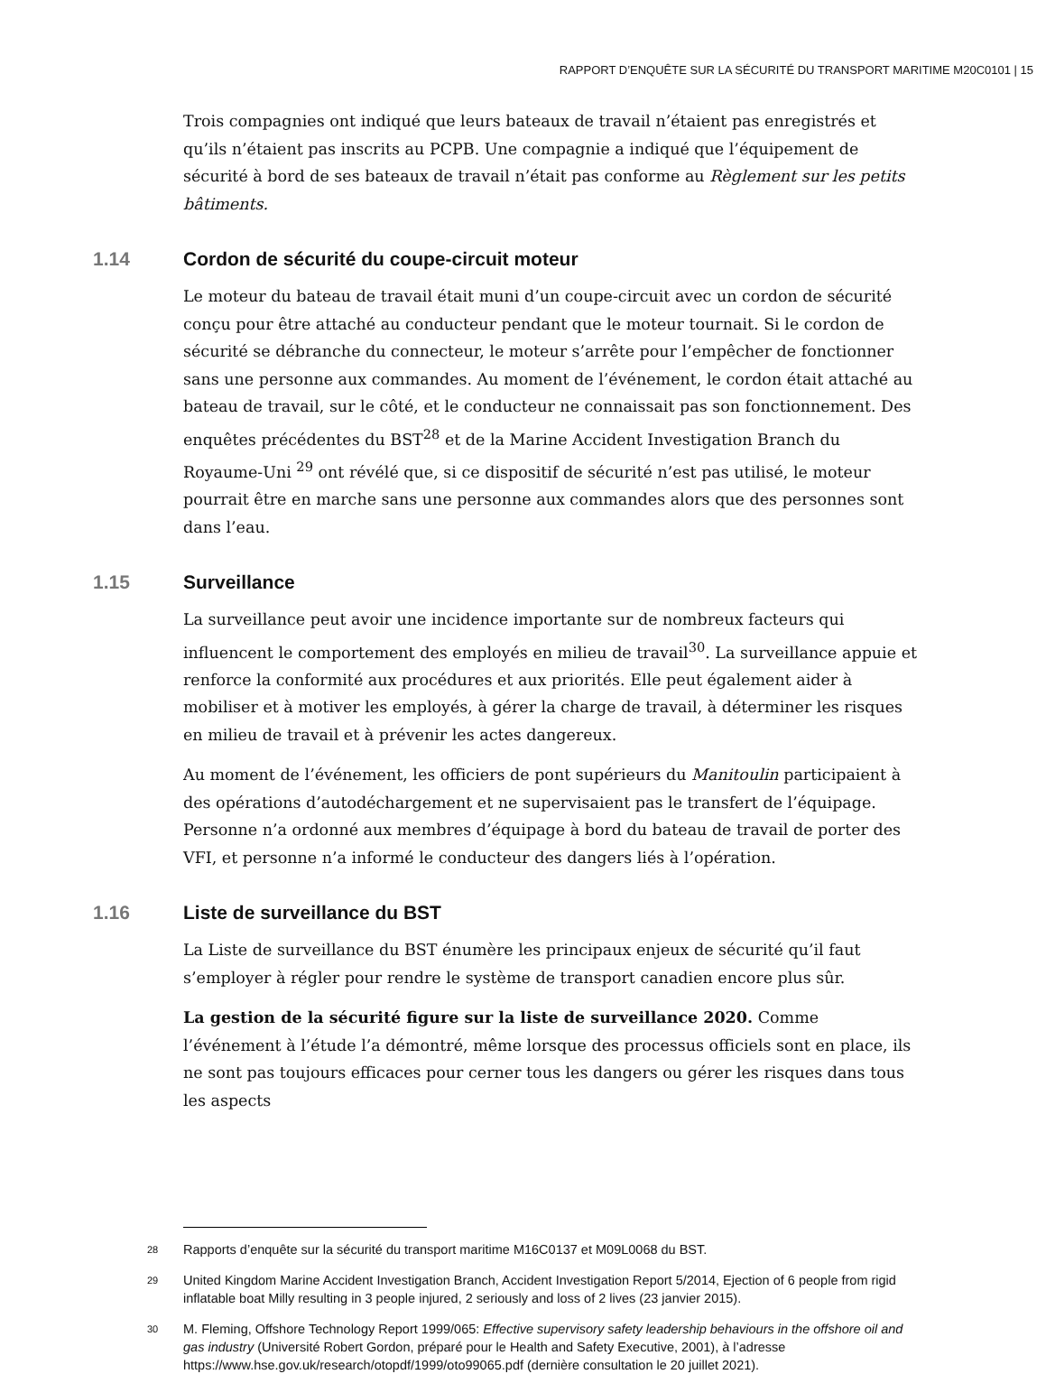RAPPORT D’ENQUÊTE SUR LA SÉCURITÉ DU TRANSPORT MARITIME M20C0101 | 15
Trois compagnies ont indiqué que leurs bateaux de travail n’étaient pas enregistrés et qu’ils n’étaient pas inscrits au PCPB. Une compagnie a indiqué que l’équipement de sécurité à bord de ses bateaux de travail n’était pas conforme au Règlement sur les petits bâtiments.
1.14 Cordon de sécurité du coupe-circuit moteur
Le moteur du bateau de travail était muni d’un coupe-circuit avec un cordon de sécurité conçu pour être attaché au conducteur pendant que le moteur tournait. Si le cordon de sécurité se débranche du connecteur, le moteur s’arrête pour l’empêcher de fonctionner sans une personne aux commandes. Au moment de l’événement, le cordon était attaché au bateau de travail, sur le côté, et le conducteur ne connaissait pas son fonctionnement. Des enquêtes précédentes du BST<sup>28</sup> et de la Marine Accident Investigation Branch du Royaume-Uni <sup>29</sup> ont révélé que, si ce dispositif de sécurité n’est pas utilisé, le moteur pourrait être en marche sans une personne aux commandes alors que des personnes sont dans l’eau.
1.15 Surveillance
La surveillance peut avoir une incidence importante sur de nombreux facteurs qui influencent le comportement des employés en milieu de travail<sup>30</sup>. La surveillance appuie et renforce la conformité aux procédures et aux priorités. Elle peut également aider à mobiliser et à motiver les employés, à gérer la charge de travail, à déterminer les risques en milieu de travail et à prévenir les actes dangereux.
Au moment de l’événement, les officiers de pont supérieurs du Manitoulin participaient à des opérations d’autodéchargement et ne supervisaient pas le transfert de l’équipage. Personne n’a ordonné aux membres d’équipage à bord du bateau de travail de porter des VFI, et personne n’a informé le conducteur des dangers liés à l’opération.
1.16 Liste de surveillance du BST
La Liste de surveillance du BST énumère les principaux enjeux de sécurité qu’il faut s’employer à régler pour rendre le système de transport canadien encore plus sûr.
La gestion de la sécurité figure sur la liste de surveillance 2020. Comme l’événement à l’étude l’a démontré, même lorsque des processus officiels sont en place, ils ne sont pas toujours efficaces pour cerner tous les dangers ou gérer les risques dans tous les aspects
<sup>28</sup>
Rapports d’enquête sur la sécurité du transport maritime M16C0137 et M09L0068 du BST.
<sup>29</sup>
United Kingdom Marine Accident Investigation Branch, Accident Investigation Report 5/2014, Ejection of 6 people from rigid inflatable boat Milly resulting in 3 people injured, 2 seriously and loss of 2 lives (23 janvier 2015).
<sup>30</sup>
M. Fleming, Offshore Technology Report 1999/065: Effective supervisory safety leadership behaviours in the offshore oil and gas industry (Université Robert Gordon, préparé pour le Health and Safety Executive, 2001), à l’adresse https://www.hse.gov.uk/research/otopdf/1999/oto99065.pdf (dernière consultation le 20 juillet 2021).